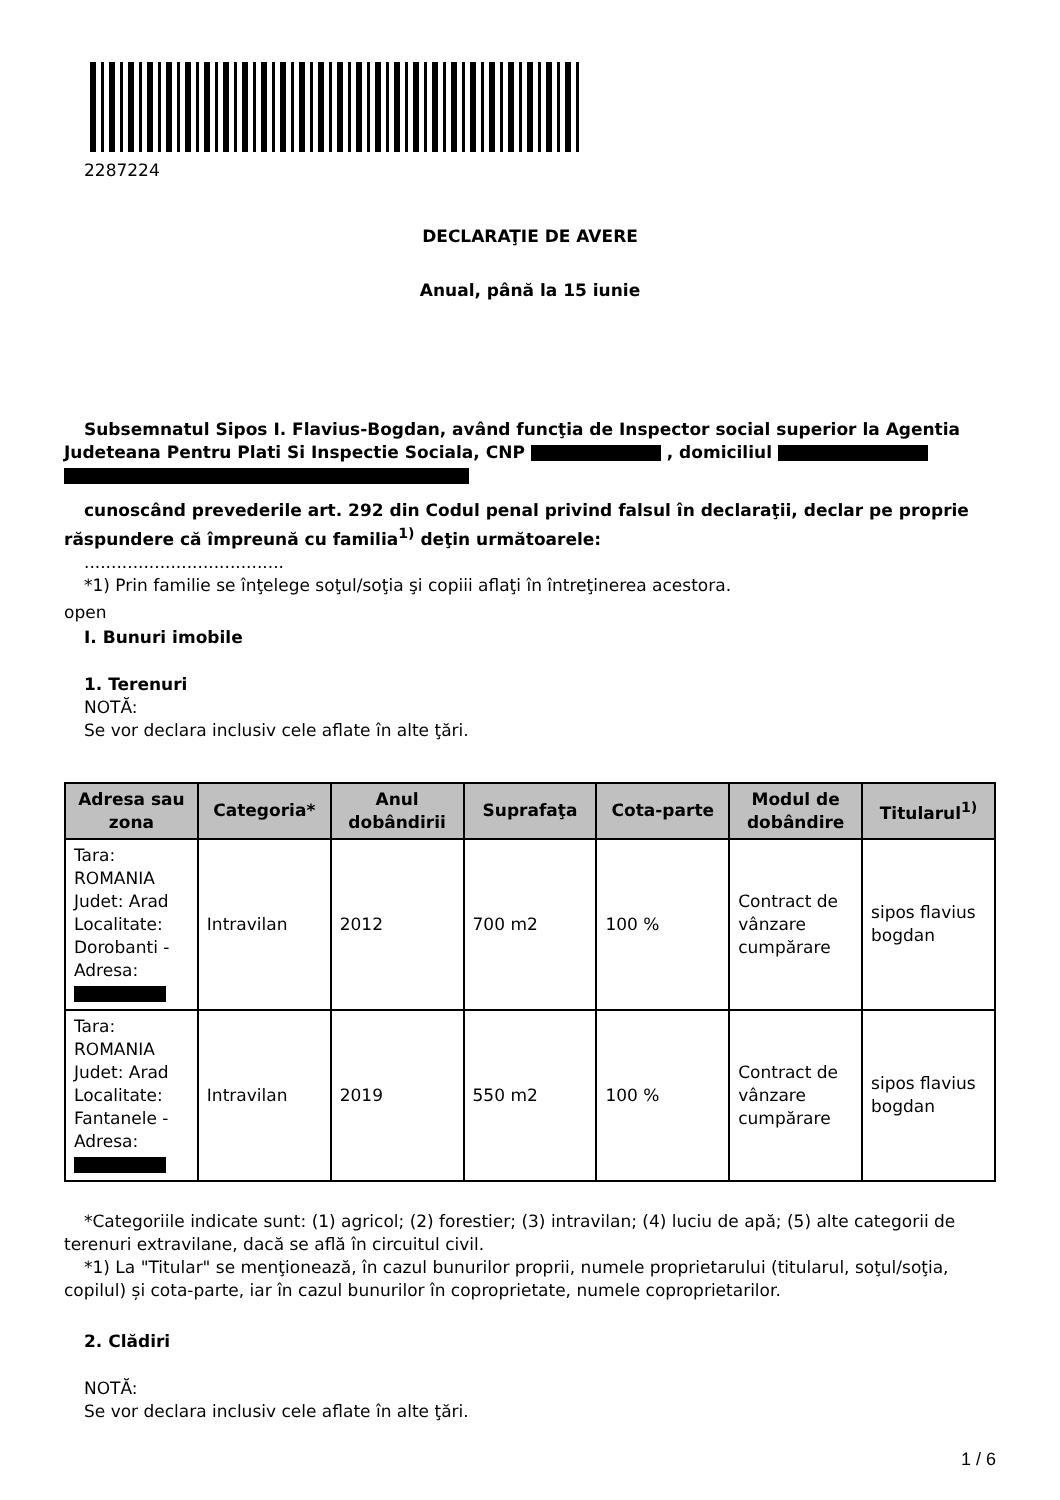2287224
DECLARAŢIE DE AVERE
Anual, până la 15 iunie
Subsemnatul Sipos I. Flavius-Bogdan, având funcţia de Inspector social superior la Agentia Judeteana Pentru Plati Si Inspectie Sociala, CNP , domiciliul
cunoscând prevederile art. 292 din Codul penal privind falsul în declaraţii, declar pe proprie
răspundere că împreună cu familia<sup>1)</sup> deţin următoarele:
.....................................
*1) Prin familie se înţelege soţul/soţia şi copiii aflaţi în întreţinerea acestora.
open
I. Bunuri imobile
1. Terenuri
NOTĂ:
Se vor declara inclusiv cele aflate în alte ţări.
| Adresa sau zona | Categoria* | Anul dobândirii | Suprafaţa | Cota-parte | Modul de dobândire | Titularul<sup>1)</sup> |
| --- | --- | --- | --- | --- | --- | --- |
| Tara: ROMANIA Judet: Arad Localitate: Dorobanti - Adresa: | Intravilan | 2012 | 700 m2 | 100 % | Contract de vânzare cumpărare | sipos flavius bogdan |
| Tara: ROMANIA Judet: Arad Localitate: Fantanele - Adresa: | Intravilan | 2019 | 550 m2 | 100 % | Contract de vânzare cumpărare | sipos flavius bogdan |
*Categoriile indicate sunt: (1) agricol; (2) forestier; (3) intravilan; (4) luciu de apă; (5) alte categorii de terenuri extravilane, dacă se află în circuitul civil.
*1) La "Titular" se menţionează, în cazul bunurilor proprii, numele proprietarului (titularul, soţul/soţia, copilul) și cota-parte, iar în cazul bunurilor în coproprietate, numele coproprietarilor.
2. Clădiri
NOTĂ:
Se vor declara inclusiv cele aflate în alte ţări.
1 / 6